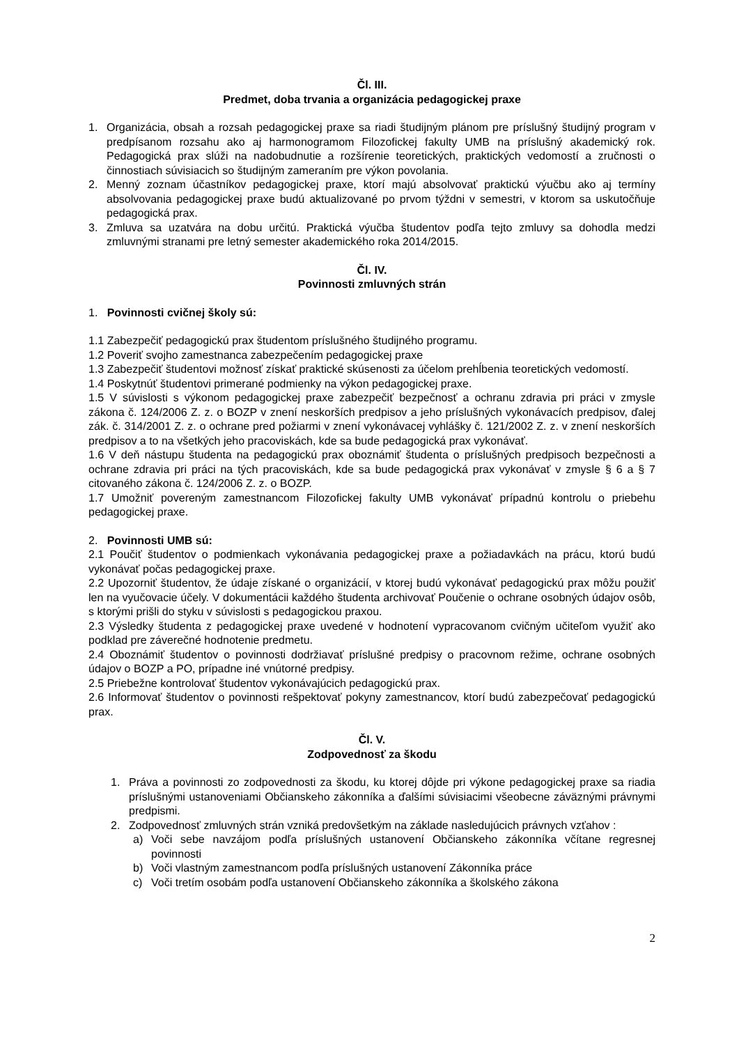Čl. III.
Predmet, doba trvania a organizácia pedagogickej praxe
1. Organizácia, obsah a rozsah pedagogickej praxe sa riadi študijným plánom pre príslušný študijný program v predpísanom rozsahu ako aj harmonogramom Filozofickej fakulty UMB na príslušný akademický rok. Pedagogická prax slúži na nadobudnutie a rozšírenie teoretických, praktických vedomostí a zručnosti o činnostiach súvisiacich so študijným zameraním pre výkon povolania.
2. Menný zoznam účastníkov pedagogickej praxe, ktorí majú absolvovať praktickú výučbu ako aj termíny absolvovania pedagogickej praxe budú aktualizované po prvom týždni v semestri, v ktorom sa uskutočňuje pedagogická prax.
3. Zmluva sa uzatvára na dobu určitú. Praktická výučba študentov podľa tejto zmluvy sa dohodla medzi zmluvnými stranami pre letný semester akademického roka 2014/2015.
Čl. IV.
Povinnosti zmluvných strán
1. Povinnosti cvičnej školy sú:
1.1 Zabezpečiť pedagogickú prax študentom príslušného študijného programu.
1.2 Poveriť svojho zamestnanca zabezpečením pedagogickej praxe
1.3 Zabezpečiť študentovi možnosť získať praktické skúsenosti za účelom prehĺbenia teoretických vedomostí.
1.4 Poskytnúť študentovi primerané podmienky na výkon pedagogickej praxe.
1.5 V súvislosti s výkonom pedagogickej praxe zabezpečiť bezpečnosť a ochranu zdravia pri práci v zmysle zákona č. 124/2006 Z. z. o BOZP v znení neskorších predpisov a jeho príslušných vykonávacích predpisov, ďalej zák. č. 314/2001 Z. z. o ochrane pred požiarmi v znení vykonávacej vyhlášky č. 121/2002 Z. z. v znení neskorších predpisov a to na všetkých jeho pracoviskách, kde sa bude pedagogická prax vykonávať.
1.6 V deň nástupu študenta na pedagogickú prax oboznámiť študenta o príslušných predpisoch bezpečnosti a ochrane zdravia pri práci na tých pracoviskách, kde sa bude pedagogická prax vykonávať v zmysle § 6 a § 7 citovaného zákona č. 124/2006 Z. z. o BOZP.
1.7 Umožniť povereným zamestnancom Filozofickej fakulty UMB vykonávať prípadnú kontrolu o priebehu pedagogickej praxe.
2. Povinnosti UMB sú:
2.1 Poučiť študentov o podmienkach vykonávania pedagogickej praxe a požiadavkách na prácu, ktorú budú vykonávať počas pedagogickej praxe.
2.2 Upozorniť študentov, že údaje získané o organizácií, v ktorej budú vykonávať pedagogickú prax môžu použiť len na vyučovacie účely. V dokumentácii každého študenta archivovať Poučenie o ochrane osobných údajov osôb, s ktorými prišli do styku v súvislosti s pedagogickou praxou.
2.3 Výsledky študenta z pedagogickej praxe uvedené v hodnotení vypracovanom cvičným učiteľom využiť ako podklad pre záverečné hodnotenie predmetu.
2.4 Oboznámiť študentov o povinnosti dodržiavať príslušné predpisy o pracovnom režime, ochrane osobných údajov o BOZP a PO, prípadne iné vnútorné predpisy.
2.5 Priebežne kontrolovať študentov vykonávajúcich pedagogickú prax.
2.6 Informovať študentov o povinnosti rešpektovať pokyny zamestnancov, ktorí budú zabezpečovať pedagogickú prax.
Čl. V.
Zodpovednosť za škodu
1. Práva a povinnosti zo zodpovednosti za škodu, ku ktorej dôjde pri výkone pedagogickej praxe sa riadia príslušnými ustanoveniami Občianskeho zákonníka a ďalšími súvisiacimi všeobecne záväznými právnymi predpismi.
2. Zodpovednosť zmluvných strán vzniká predovšetkým na základe nasledujúcich právnych vzťahov :
a) Voči sebe navzájom podľa príslušných ustanovení Občianskeho zákonníka včítane regresnej povinnosti
b) Voči vlastným zamestnancom podľa príslušných ustanovení Zákonníka práce
c) Voči tretím osobám podľa ustanovení Občianskeho zákonníka a školského zákona
2